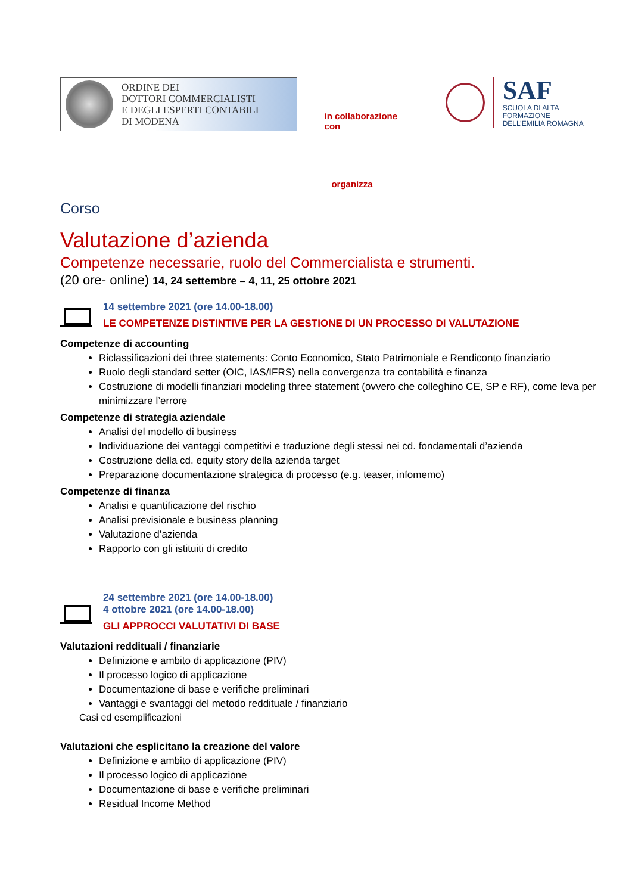ORDINE DEI
DOTTORI COMMERCIALISTI
E DEGLI ESPERTI CONTABILI
DI MODENA
in collaborazione con
SAF
SCUOLA DI ALTA FORMAZIONE
DELL’EMILIA ROMAGNA
organizza
Corso
Valutazione d’azienda
Competenze necessarie, ruolo del Commercialista e strumenti.
(20 ore- online) 14, 24 settembre – 4, 11, 25 ottobre 2021
14 settembre 2021 (ore 14.00-18.00)
LE COMPETENZE DISTINTIVE PER LA GESTIONE DI UN PROCESSO DI VALUTAZIONE
Competenze di accounting
Riclassificazioni dei three statements: Conto Economico, Stato Patrimoniale e Rendiconto finanziario
Ruolo degli standard setter (OIC, IAS/IFRS) nella convergenza tra contabilità e finanza
Costruzione di modelli finanziari modeling three statement (ovvero che colleghino CE, SP e RF), come leva per minimizzare l’errore
Competenze di strategia aziendale
Analisi del modello di business
Individuazione dei vantaggi competitivi e traduzione degli stessi nei cd. fondamentali d’azienda
Costruzione della cd. equity story della azienda target
Preparazione documentazione strategica di processo (e.g. teaser, infomemo)
Competenze di finanza
Analisi e quantificazione del rischio
Analisi previsionale e business planning
Valutazione d’azienda
Rapporto con gli istituiti di credito
24 settembre 2021 (ore 14.00-18.00)
4 ottobre 2021 (ore 14.00-18.00)
GLI APPROCCI VALUTATIVI DI BASE
Valutazioni reddituali / finanziarie
Definizione e ambito di applicazione (PIV)
Il processo logico di applicazione
Documentazione di base e verifiche preliminari
Vantaggi e svantaggi del metodo reddituale / finanziario
Casi ed esemplificazioni
Valutazioni che esplicitano la creazione del valore
Definizione e ambito di applicazione (PIV)
Il processo logico di applicazione
Documentazione di base e verifiche preliminari
Residual Income Method